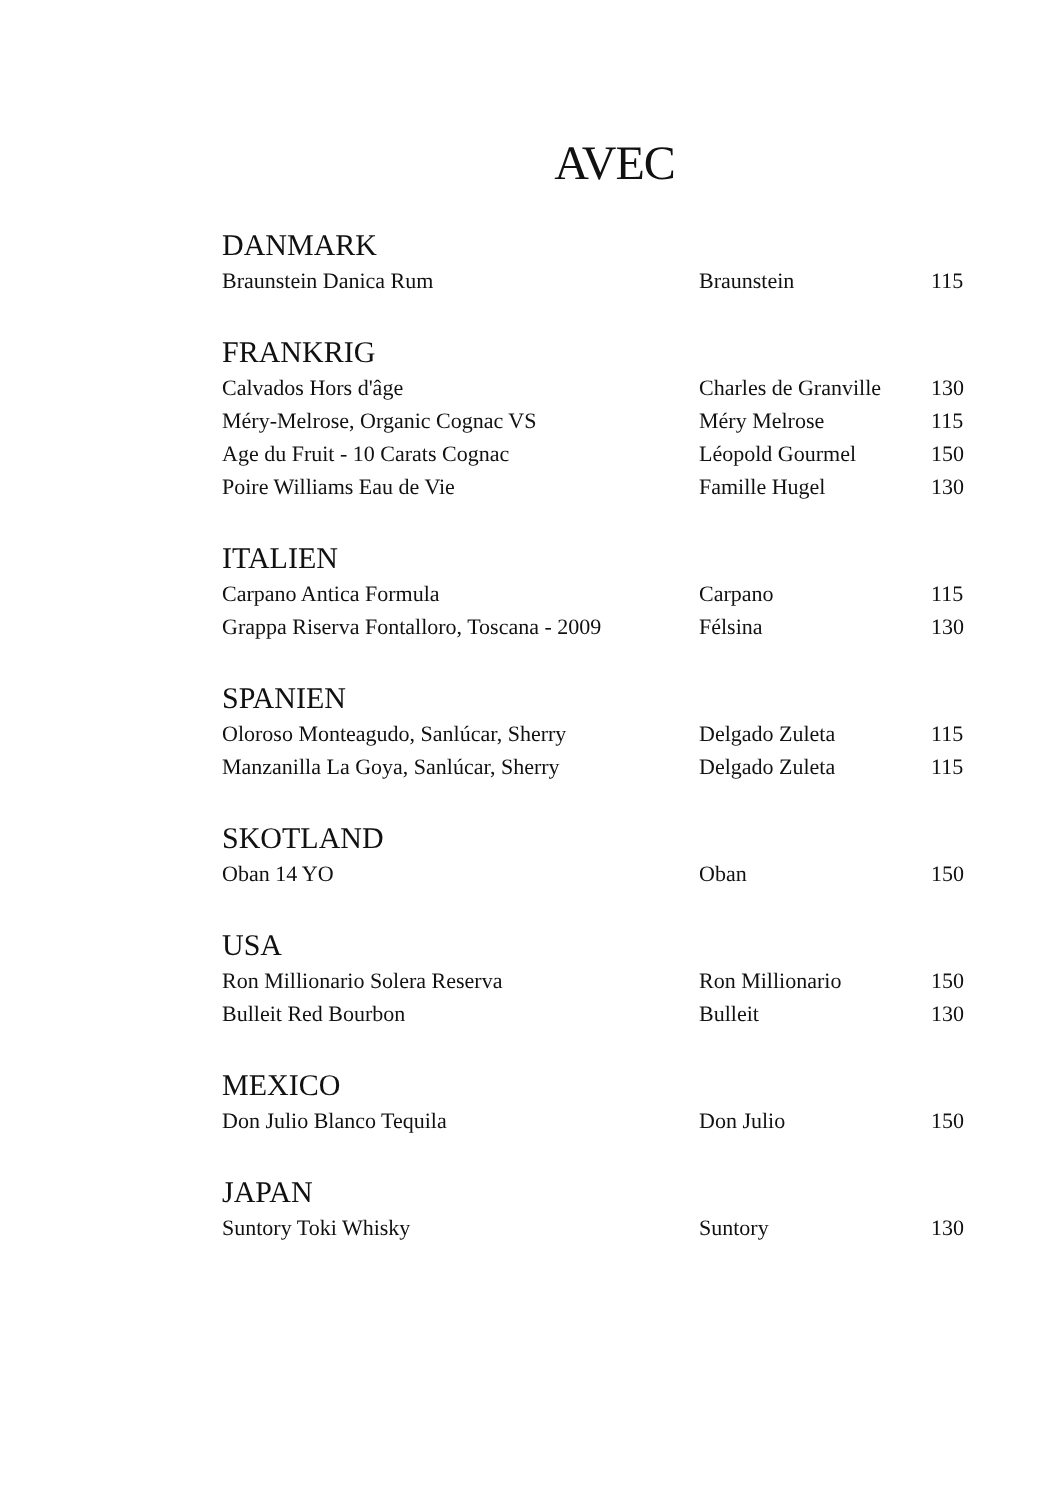AVEC
| DANMARK | | |
| --- | --- | --- |
| Braunstein Danica Rum | Braunstein | 115 |
| FRANKRIG | | |
| Calvados Hors d'âge | Charles de Granville | 130 |
| Méry-Melrose, Organic Cognac VS | Méry Melrose | 115 |
| Age du Fruit - 10 Carats Cognac | Léopold Gourmel | 150 |
| Poire Williams Eau de Vie | Famille Hugel | 130 |
| ITALIEN | | |
| Carpano Antica Formula | Carpano | 115 |
| Grappa Riserva Fontalloro, Toscana - 2009 | Félsina | 130 |
| SPANIEN | | |
| Oloroso Monteagudo, Sanlúcar, Sherry | Delgado Zuleta | 115 |
| Manzanilla La Goya, Sanlúcar, Sherry | Delgado Zuleta | 115 |
| SKOTLAND | | |
| Oban 14 YO | Oban | 150 |
| USA | | |
| Ron Millionario Solera Reserva | Ron Millionario | 150 |
| Bulleit Red Bourbon | Bulleit | 130 |
| MEXICO | | |
| Don Julio Blanco Tequila | Don Julio | 150 |
| JAPAN | | |
| Suntory Toki Whisky | Suntory | 130 |